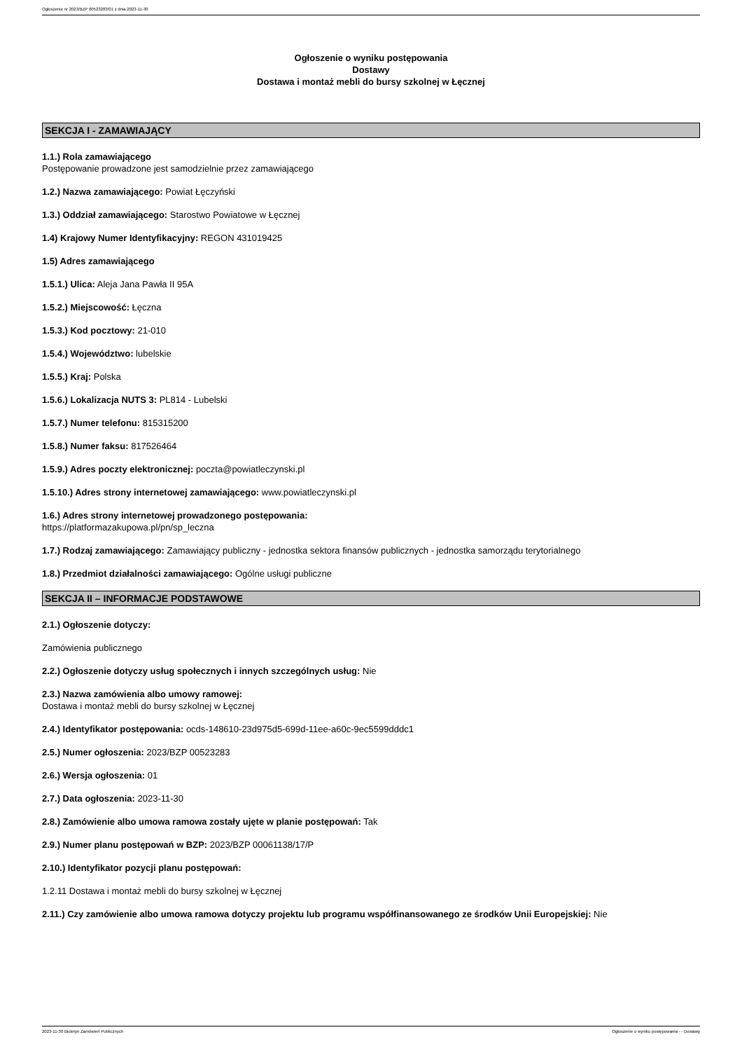Ogłoszenie nr 2023/BZP 00523283/01 z dnia 2023-11-30
Ogłoszenie o wyniku postępowania
Dostawy
Dostawa i montaż mebli do bursy szkolnej w Łęcznej
SEKCJA I - ZAMAWIAJĄCY
1.1.) Rola zamawiającego
Postępowanie prowadzone jest samodzielnie przez zamawiającego
1.2.) Nazwa zamawiającego: Powiat Łęczyński
1.3.) Oddział zamawiającego: Starostwo Powiatowe w Łęcznej
1.4) Krajowy Numer Identyfikacyjny: REGON 431019425
1.5) Adres zamawiającego
1.5.1.) Ulica: Aleja Jana Pawła II 95A
1.5.2.) Miejscowość: Łęczna
1.5.3.) Kod pocztowy: 21-010
1.5.4.) Województwo: lubelskie
1.5.5.) Kraj: Polska
1.5.6.) Lokalizacja NUTS 3: PL814 - Lubelski
1.5.7.) Numer telefonu: 815315200
1.5.8.) Numer faksu: 817526464
1.5.9.) Adres poczty elektronicznej: poczta@powiatleczynski.pl
1.5.10.) Adres strony internetowej zamawiającego: www.powiatleczynski.pl
1.6.) Adres strony internetowej prowadzonego postępowania:
https://platformazakupowa.pl/pn/sp_leczna
1.7.) Rodzaj zamawiającego: Zamawiający publiczny - jednostka sektora finansów publicznych - jednostka samorządu terytorialnego
1.8.) Przedmiot działalności zamawiającego: Ogólne usługi publiczne
SEKCJA II – INFORMACJE PODSTAWOWE
2.1.) Ogłoszenie dotyczy:
Zamówienia publicznego
2.2.) Ogłoszenie dotyczy usług społecznych i innych szczególnych usług: Nie
2.3.) Nazwa zamówienia albo umowy ramowej:
Dostawa i montaż mebli do bursy szkolnej w Łęcznej
2.4.) Identyfikator postępowania: ocds-148610-23d975d5-699d-11ee-a60c-9ec5599dddc1
2.5.) Numer ogłoszenia: 2023/BZP 00523283
2.6.) Wersja ogłoszenia: 01
2.7.) Data ogłoszenia: 2023-11-30
2.8.) Zamówienie albo umowa ramowa zostały ujęte w planie postępowań: Tak
2.9.) Numer planu postępowań w BZP: 2023/BZP 00061138/17/P
2.10.) Identyfikator pozycji planu postępowań:
1.2.11 Dostawa i montaż mebli do bursy szkolnej w Łęcznej
2.11.) Czy zamówienie albo umowa ramowa dotyczy projektu lub programu współfinansowanego ze środków Unii Europejskiej: Nie
2023-11-30 Biuletyn Zamówień Publicznych Ogłoszenie o wyniku postępowania - - Dostawy